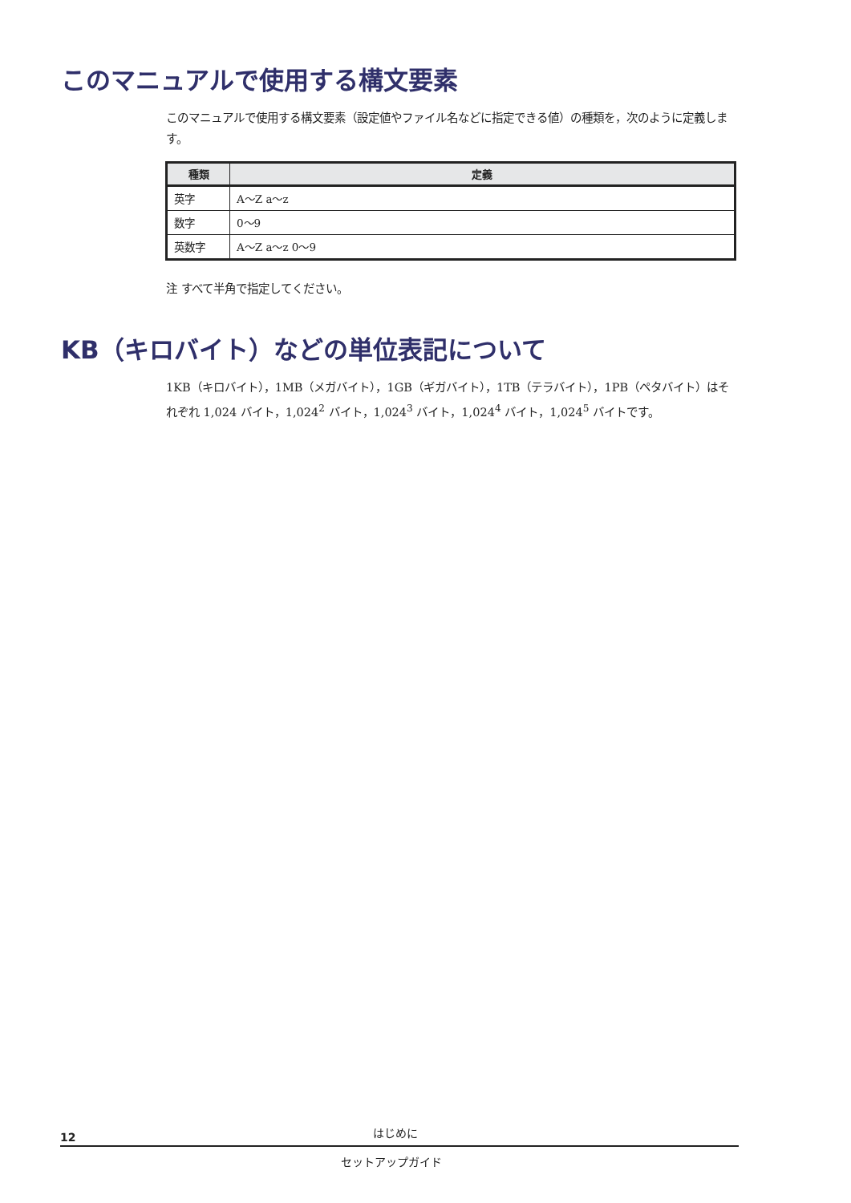このマニュアルで使用する構文要素
このマニュアルで使用する構文要素（設定値やファイル名などに指定できる値）の種類を，次のように定義します。
| 種類 | 定義 |
| --- | --- |
| 英字 | A～Z a～z |
| 数字 | 0～9 |
| 英数字 | A～Z a～z 0～9 |
注 すべて半角で指定してください。
KB（キロバイト）などの単位表記について
1KB（キロバイト），1MB（メガバイト），1GB（ギガバイト），1TB（テラバイト），1PB（ペタバイト）はそれぞれ 1,024 バイト，1,024<sup>2</sup> バイト，1,024<sup>3</sup> バイト，1,024<sup>4</sup> バイト，1,024<sup>5</sup> バイトです。
12 はじめに
セットアップガイド